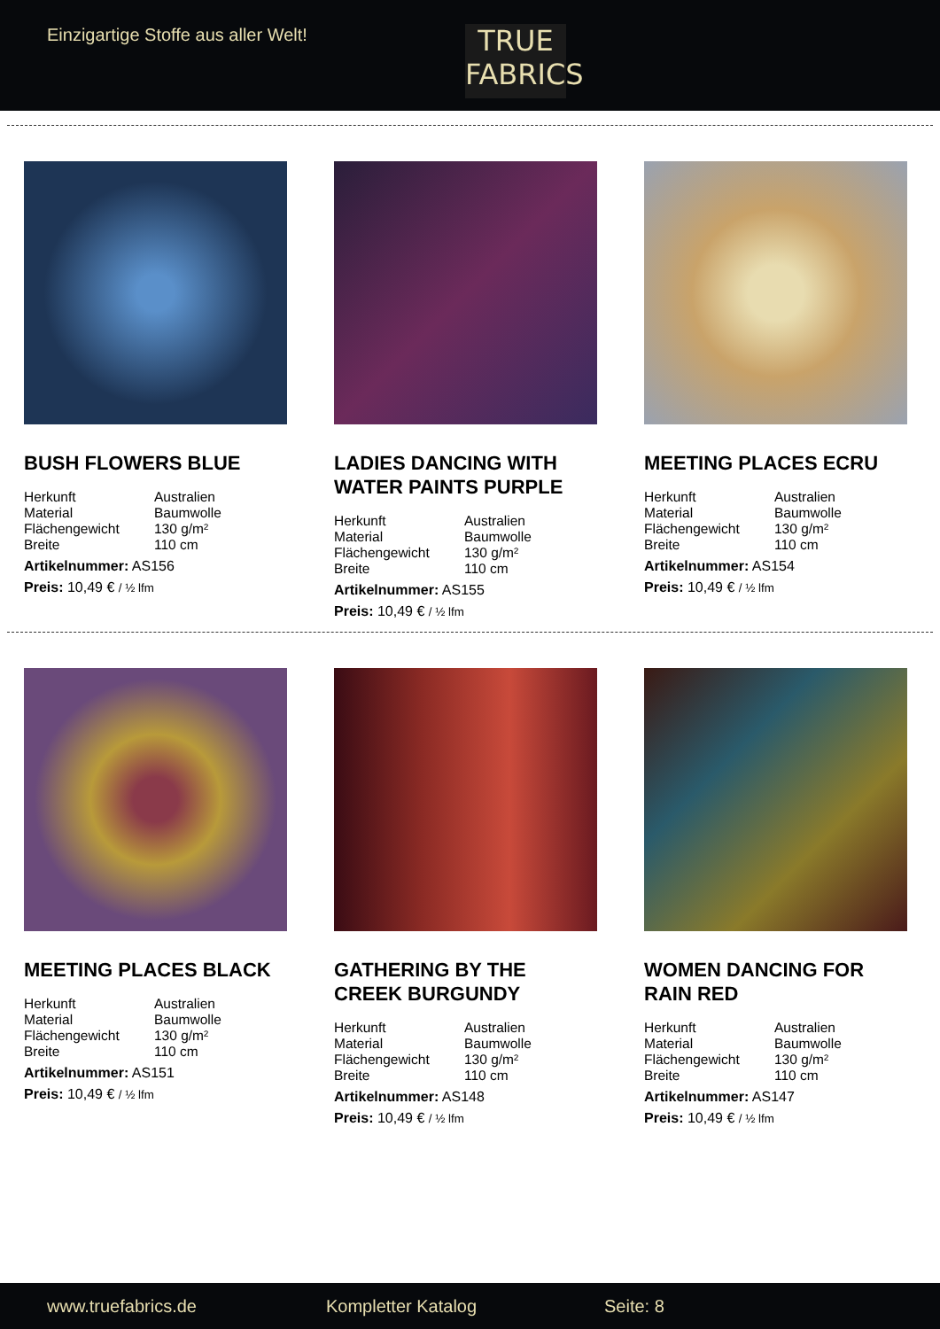Einzigartige Stoffe aus aller Welt!
TRUE
FABRICS
BUSH FLOWERS BLUE
| Herkunft | Australien |
| Material | Baumwolle |
| Flächengewicht | 130 g/m² |
| Breite | 110 cm |
Artikelnummer: AS156
Preis: 10,49 € / ½ lfm
LADIES DANCING WITH WATER PAINTS PURPLE
| Herkunft | Australien |
| Material | Baumwolle |
| Flächengewicht | 130 g/m² |
| Breite | 110 cm |
Artikelnummer: AS155
Preis: 10,49 € / ½ lfm
MEETING PLACES ECRU
| Herkunft | Australien |
| Material | Baumwolle |
| Flächengewicht | 130 g/m² |
| Breite | 110 cm |
Artikelnummer: AS154
Preis: 10,49 € / ½ lfm
MEETING PLACES BLACK
| Herkunft | Australien |
| Material | Baumwolle |
| Flächengewicht | 130 g/m² |
| Breite | 110 cm |
Artikelnummer: AS151
Preis: 10,49 € / ½ lfm
GATHERING BY THE CREEK BURGUNDY
| Herkunft | Australien |
| Material | Baumwolle |
| Flächengewicht | 130 g/m² |
| Breite | 110 cm |
Artikelnummer: AS148
Preis: 10,49 € / ½ lfm
WOMEN DANCING FOR RAIN RED
| Herkunft | Australien |
| Material | Baumwolle |
| Flächengewicht | 130 g/m² |
| Breite | 110 cm |
Artikelnummer: AS147
Preis: 10,49 € / ½ lfm
www.truefabrics.de Kompletter Katalog Seite: 8